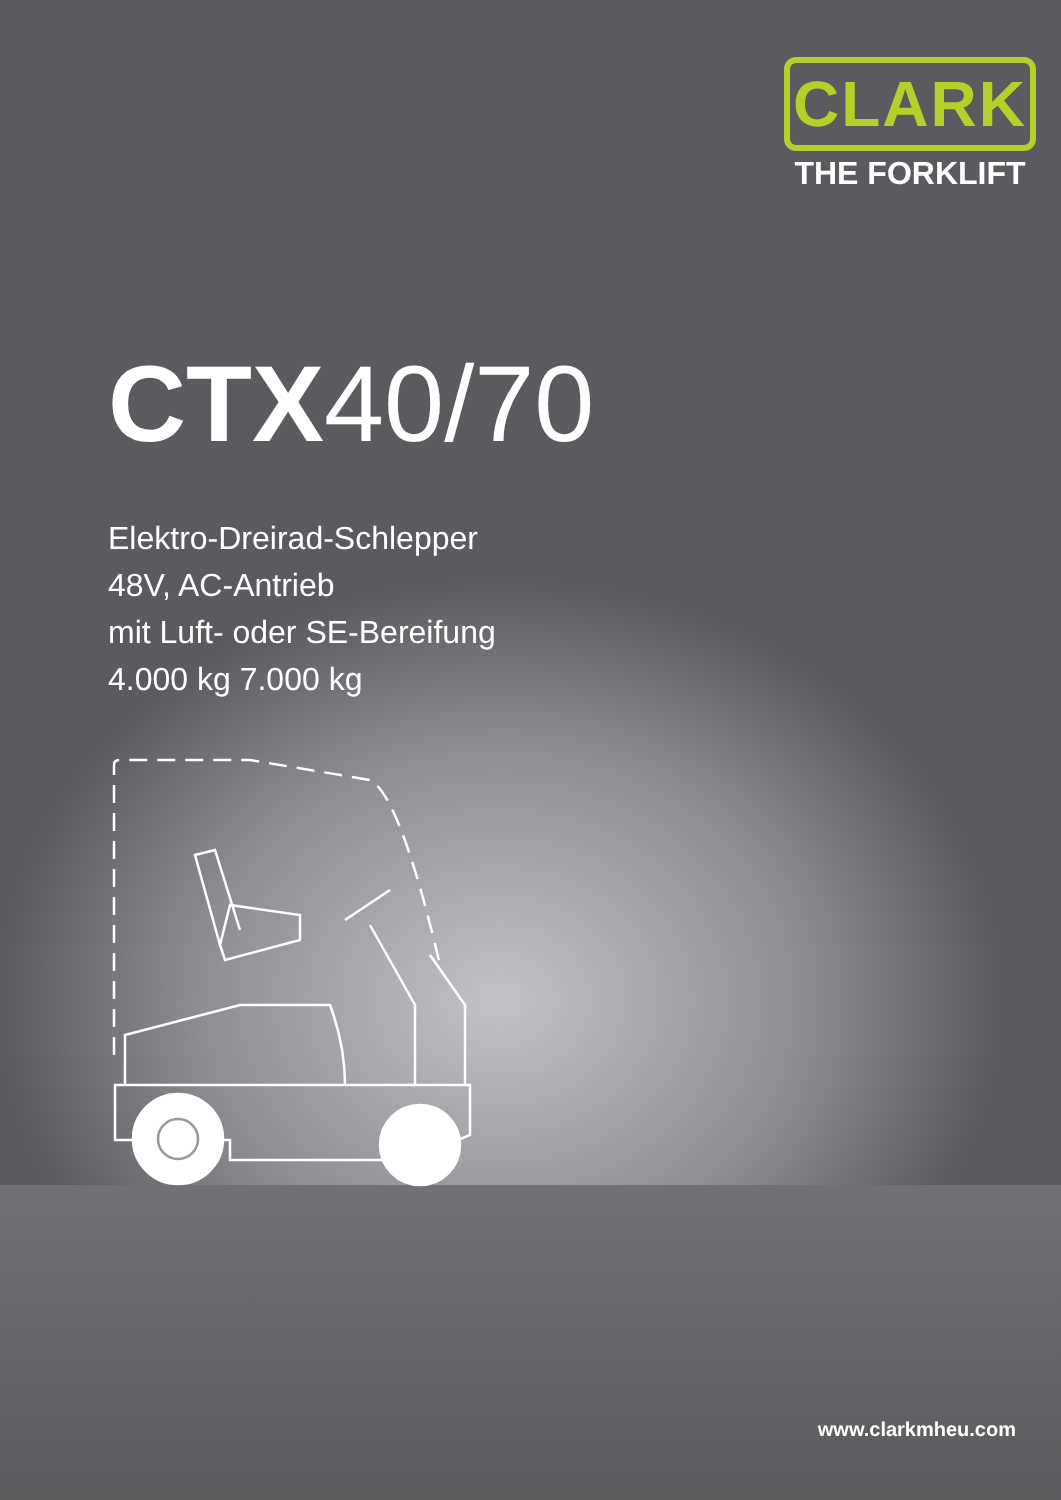CLARK
THE FORKLIFT
CTX40/70
Elektro-Dreirad-Schlepper
48V, AC-Antrieb
mit Luft- oder SE-Bereifung
4.000 kg 7.000 kg
www.clarkmheu.com